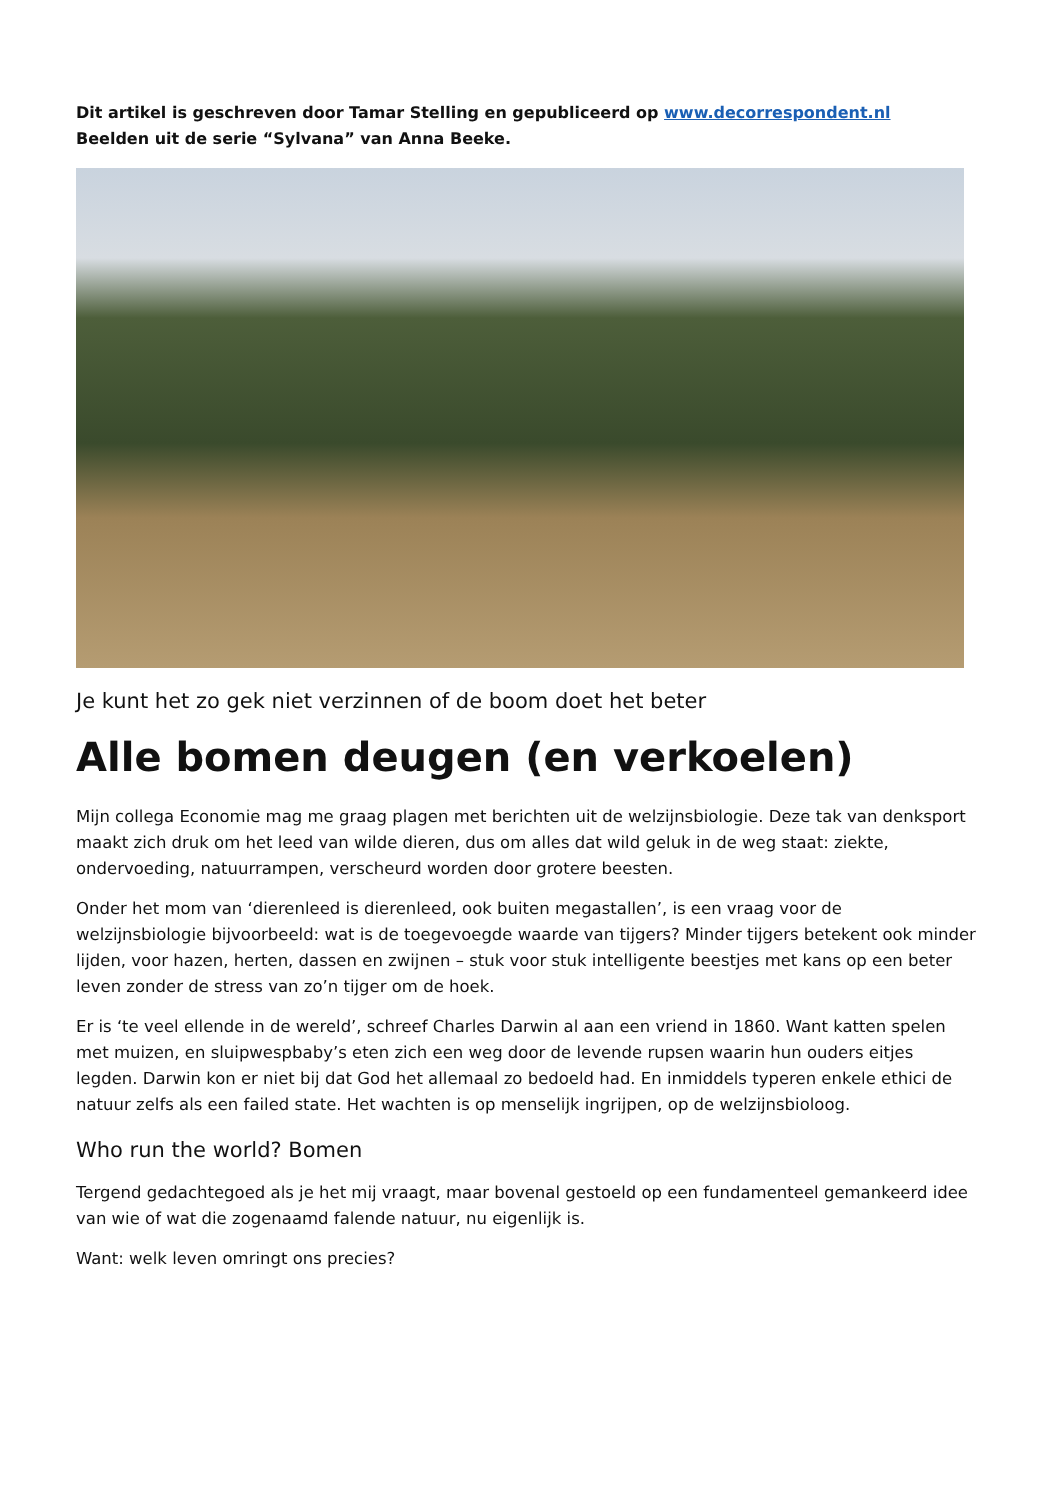Dit artikel is geschreven door Tamar Stelling en gepubliceerd op www.decorrespondent.nl
Beelden uit de serie “Sylvana” van Anna Beeke.
Je kunt het zo gek niet verzinnen of de boom doet het beter
Alle bomen deugen (en verkoelen)
Mijn collega Economie mag me graag plagen met berichten uit de welzijnsbiologie. Deze tak van denksport maakt zich druk om het leed van wilde dieren, dus om alles dat wild geluk in de weg staat: ziekte, ondervoeding, natuurrampen, verscheurd worden door grotere beesten.
Onder het mom van ‘dierenleed is dierenleed, ook buiten megastallen’, is een vraag voor de welzijnsbiologie bijvoorbeeld: wat is de toegevoegde waarde van tijgers? Minder tijgers betekent ook minder lijden, voor hazen, herten, dassen en zwijnen – stuk voor stuk intelligente beestjes met kans op een beter leven zonder de stress van zo’n tijger om de hoek.
Er is ‘te veel ellende in de wereld’, schreef Charles Darwin al aan een vriend in 1860. Want katten spelen met muizen, en sluipwespbaby’s eten zich een weg door de levende rupsen waarin hun ouders eitjes legden. Darwin kon er niet bij dat God het allemaal zo bedoeld had. En inmiddels typeren enkele ethici de natuur zelfs als een failed state. Het wachten is op menselijk ingrijpen, op de welzijnsbioloog.
Who run the world? Bomen
Tergend gedachtegoed als je het mij vraagt, maar bovenal gestoeld op een fundamenteel gemankeerd idee van wie of wat die zogenaamd falende natuur, nu eigenlijk is.
Want: welk leven omringt ons precies?